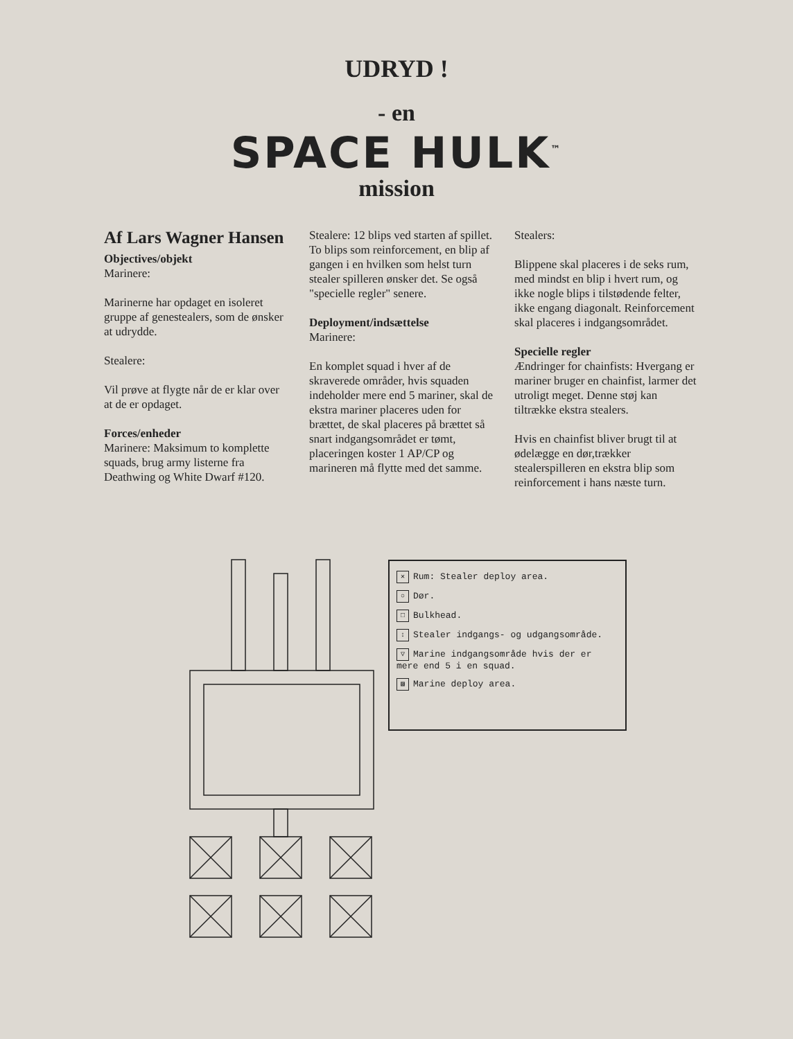UDRYD !
- en
SPACE HULK<sup>™</sup>
mission
Af Lars Wagner Hansen
Objectives/objekt
Marinere:
Marinerne har opdaget en isoleret gruppe af genestealers, som de ønsker at udrydde.
Stealere:
Vil prøve at flygte når de er klar over at de er opdaget.
Forces/enheder
Marinere: Maksimum to komplette squads, brug army listerne fra Deathwing og White Dwarf #120.
Stealere: 12 blips ved starten af spillet. To blips som reinforcement, en blip af gangen i en hvilken som helst turn stealer spilleren ønsker det. Se også "specielle regler" senere.
Deployment/indsættelse
Marinere:
En komplet squad i hver af de skraverede områder, hvis squaden indeholder mere end 5 mariner, skal de ekstra mariner placeres uden for brættet, de skal placeres på brættet så snart indgangsområdet er tømt, placeringen koster 1 AP/CP og marineren må flytte med det samme.
Stealers:
Blippene skal placeres i de seks rum, med mindst en blip i hvert rum, og ikke nogle blips i tilstødende felter, ikke engang diagonalt. Reinforcement skal placeres i indgangsområdet.
Specielle regler
Ændringer for chainfists: Hvergang er mariner bruger en chainfist, larmer det utroligt meget. Denne støj kan tiltrække ekstra stealers.
Hvis en chainfist bliver brugt til at ødelægge en dør,trækker stealerspilleren en ekstra blip som reinforcement i hans næste turn.
✕ Rum: Stealer deploy area.
○ Dør.
□ Bulkhead.
↕ Stealer indgangs- og udgangsområde.
▽ Marine indgangsområde hvis der er mere end 5 i en squad.
▨ Marine deploy area.